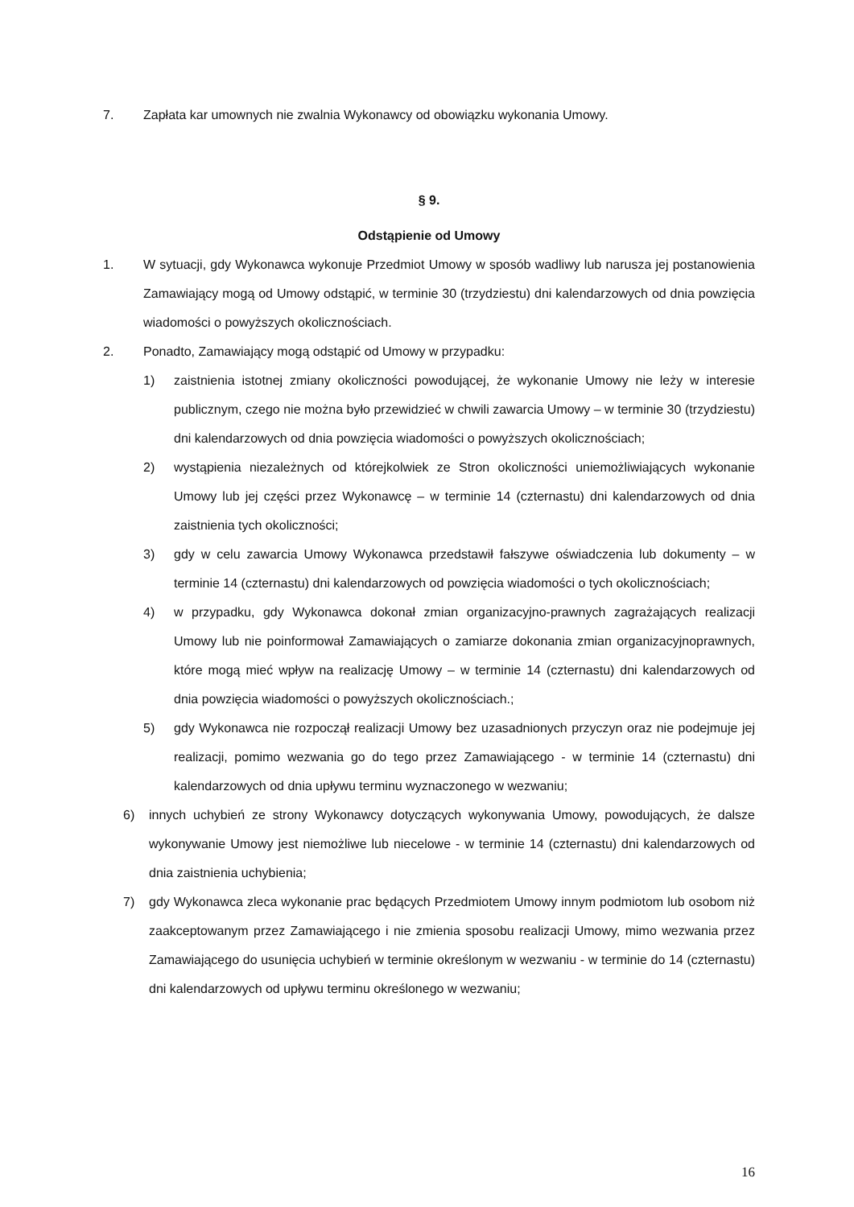7. Zapłata kar umownych nie zwalnia Wykonawcy od obowiązku wykonania Umowy.
§ 9.
Odstąpienie od Umowy
1. W sytuacji, gdy Wykonawca wykonuje Przedmiot Umowy w sposób wadliwy lub narusza jej postanowienia Zamawiający mogą od Umowy odstąpić, w terminie 30 (trzydziestu) dni kalendarzowych od dnia powzięcia wiadomości o powyższych okolicznościach.
2. Ponadto, Zamawiający mogą odstąpić od Umowy w przypadku:
1) zaistnienia istotnej zmiany okoliczności powodującej, że wykonanie Umowy nie leży w interesie publicznym, czego nie można było przewidzieć w chwili zawarcia Umowy – w terminie 30 (trzydziestu) dni kalendarzowych od dnia powzięcia wiadomości o powyższych okolicznościach;
2) wystąpienia niezależnych od którejkolwiek ze Stron okoliczności uniemożliwiających wykonanie Umowy lub jej części przez Wykonawcę – w terminie 14 (czternastu) dni kalendarzowych od dnia zaistnienia tych okoliczności;
3) gdy w celu zawarcia Umowy Wykonawca przedstawił fałszywe oświadczenia lub dokumenty – w terminie 14 (czternastu) dni kalendarzowych od powzięcia wiadomości o tych okolicznościach;
4) w przypadku, gdy Wykonawca dokonał zmian organizacyjno-prawnych zagrażających realizacji Umowy lub nie poinformował Zamawiających o zamiarze dokonania zmian organizacyjnoprawnych, które mogą mieć wpływ na realizację Umowy – w terminie 14 (czternastu) dni kalendarzowych od dnia powzięcia wiadomości o powyższych okolicznościach.;
5) gdy Wykonawca nie rozpoczął realizacji Umowy bez uzasadnionych przyczyn oraz nie podejmuje jej realizacji, pomimo wezwania go do tego przez Zamawiającego - w terminie 14 (czternastu) dni kalendarzowych od dnia upływu terminu wyznaczonego w wezwaniu;
6) innych uchybień ze strony Wykonawcy dotyczących wykonywania Umowy, powodujących, że dalsze wykonywanie Umowy jest niemożliwe lub niecelowe - w terminie 14 (czternastu) dni kalendarzowych od dnia zaistnienia uchybienia;
7) gdy Wykonawca zleca wykonanie prac będących Przedmiotem Umowy innym podmiotom lub osobom niż zaakceptowanym przez Zamawiającego i nie zmienia sposobu realizacji Umowy, mimo wezwania przez Zamawiającego do usunięcia uchybień w terminie określonym w wezwaniu - w terminie do 14 (czternastu) dni kalendarzowych od upływu terminu określonego w wezwaniu;
16